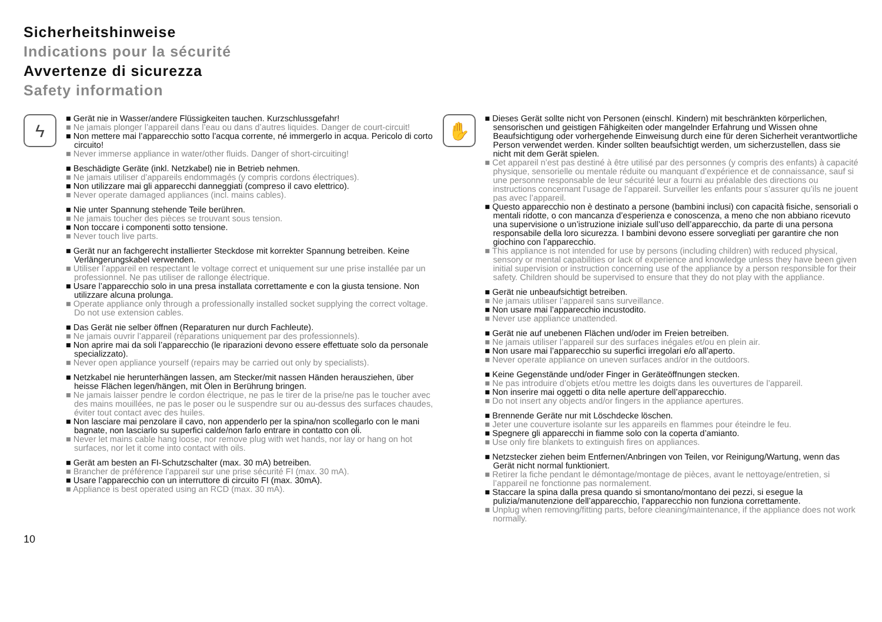Sicherheitshinweise
Indications pour la sécurité
Avvertenze di sicurezza
Safety information
ϟ
■ Gerät nie in Wasser/andere Flüssigkeiten tauchen. Kurzschlussgefahr!
■ Ne jamais plonger l’appareil dans l’eau ou dans d’autres liquides. Danger de court-circuit!
■ Non mettere mai l’apparecchio sotto l’acqua corrente, né immergerlo in acqua. Pericolo di corto circuito!
■ Never immerse appliance in water/other fluids. Danger of short-circuiting!
■ Beschädigte Geräte (inkl. Netzkabel) nie in Betrieb nehmen.
■ Ne jamais utiliser d’appareils endommagés (y compris cordons électriques).
■ Non utilizzare mai gli apparecchi danneggiati (compreso il cavo elettrico).
■ Never operate damaged appliances (incl. mains cables).
■ Nie unter Spannung stehende Teile berühren.
■ Ne jamais toucher des pièces se trouvant sous tension.
■ Non toccare i componenti sotto tensione.
■ Never touch live parts.
■ Gerät nur an fachgerecht installierter Steckdose mit korrekter Spannung betreiben. Keine Verlängerungskabel verwenden.
■ Utiliser l’appareil en respectant le voltage correct et uniquement sur une prise installée par un professionnel. Ne pas utiliser de rallonge électrique.
■ Usare l’apparecchio solo in una presa installata correttamente e con la giusta tensione. Non utilizzare alcuna prolunga.
■ Operate appliance only through a professionally installed socket supplying the correct voltage. Do not use extension cables.
■ Das Gerät nie selber öffnen (Reparaturen nur durch Fachleute).
■ Ne jamais ouvrir l’appareil (réparations uniquement par des professionnels).
■ Non aprire mai da soli l’apparecchio (le riparazioni devono essere effettuate solo da personale specializzato).
■ Never open appliance yourself (repairs may be carried out only by specialists).
■ Netzkabel nie herunterhängen lassen, am Stecker/mit nassen Händen herausziehen, über heisse Flächen legen/hängen, mit Ölen in Berührung bringen.
■ Ne jamais laisser pendre le cordon électrique, ne pas le tirer de la prise/ne pas le toucher avec des mains mouillées, ne pas le poser ou le suspendre sur ou au-dessus des surfaces chaudes, éviter tout contact avec des huiles.
■ Non lasciare mai penzolare il cavo, non appenderlo per la spina/non scollegarlo con le mani bagnate, non lasciarlo su superfici calde/non farlo entrare in contatto con oli.
■ Never let mains cable hang loose, nor remove plug with wet hands, nor lay or hang on hot surfaces, nor let it come into contact with oils.
■ Gerät am besten an FI-Schutzschalter (max. 30 mA) betreiben.
■ Brancher de préférence l’appareil sur une prise sécurité FI (max. 30 mA).
■ Usare l’apparecchio con un interruttore di circuito FI (max. 30mA).
■ Appliance is best operated using an RCD (max. 30 mA).
✋
■ Dieses Gerät sollte nicht von Personen (einschl. Kindern) mit beschränkten körperlichen, sensorischen und geistigen Fähigkeiten oder mangelnder Erfahrung und Wissen ohne Beaufsichtigung oder vorhergehende Einweisung durch eine für deren Sicherheit verantwortliche Person verwendet werden. Kinder sollten beaufsichtigt werden, um sicherzustellen, dass sie nicht mit dem Gerät spielen.
■ Cet appareil n’est pas destiné à être utilisé par des personnes (y compris des enfants) à capacité physique, sensorielle ou mentale réduite ou manquant d’expérience et de connaissance, sauf si une personne responsable de leur sécurité leur a fourni au préalable des directions ou instructions concernant l’usage de l’appareil. Surveiller les enfants pour s’assurer qu’ils ne jouent pas avec l’appareil.
■ Questo apparecchio non è destinato a persone (bambini inclusi) con capacità fisiche, sensoriali o mentali ridotte, o con mancanza d’esperienza e conoscenza, a meno che non abbiano ricevuto una supervisione o un’istruzione iniziale sull’uso dell’apparecchio, da parte di una persona responsabile della loro sicurezza. I bambini devono essere sorvegliati per garantire che non giochino con l’apparecchio.
■ This appliance is not intended for use by persons (including children) with reduced physical, sensory or mental capabilities or lack of experience and knowledge unless they have been given initial supervision or instruction concerning use of the appliance by a person responsible for their safety. Children should be supervised to ensure that they do not play with the appliance.
■ Gerät nie unbeaufsichtigt betreiben.
■ Ne jamais utiliser l’appareil sans surveillance.
■ Non usare mai l’apparecchio incustodito.
■ Never use appliance unattended.
■ Gerät nie auf unebenen Flächen und/oder im Freien betreiben.
■ Ne jamais utiliser l’appareil sur des surfaces inégales et/ou en plein air.
■ Non usare mai l’apparecchio su superfici irregolari e/o all’aperto.
■ Never operate appliance on uneven surfaces and/or in the outdoors.
■ Keine Gegenstände und/oder Finger in Geräteöffnungen stecken.
■ Ne pas introduire d’objets et/ou mettre les doigts dans les ouvertures de l’appareil.
■ Non inserire mai oggetti o dita nelle aperture dell’apparecchio.
■ Do not insert any objects and/or fingers in the appliance apertures.
■ Brennende Geräte nur mit Löschdecke löschen.
■ Jeter une couverture isolante sur les appareils en flammes pour éteindre le feu.
■ Spegnere gli apparecchi in fiamme solo con la coperta d’amianto.
■ Use only fire blankets to extinguish fires on appliances.
■ Netzstecker ziehen beim Entfernen/Anbringen von Teilen, vor Reinigung/Wartung, wenn das Gerät nicht normal funktioniert.
■ Retirer la fiche pendant le démontage/montage de pièces, avant le nettoyage/entretien, si l’appareil ne fonctionne pas normalement.
■ Staccare la spina dalla presa quando si smontano/montano dei pezzi, si esegue la pulizia/manutenzione dell’apparecchio, l’apparecchio non funziona correttamente.
■ Unplug when removing/fitting parts, before cleaning/maintenance, if the appliance does not work normally.
10